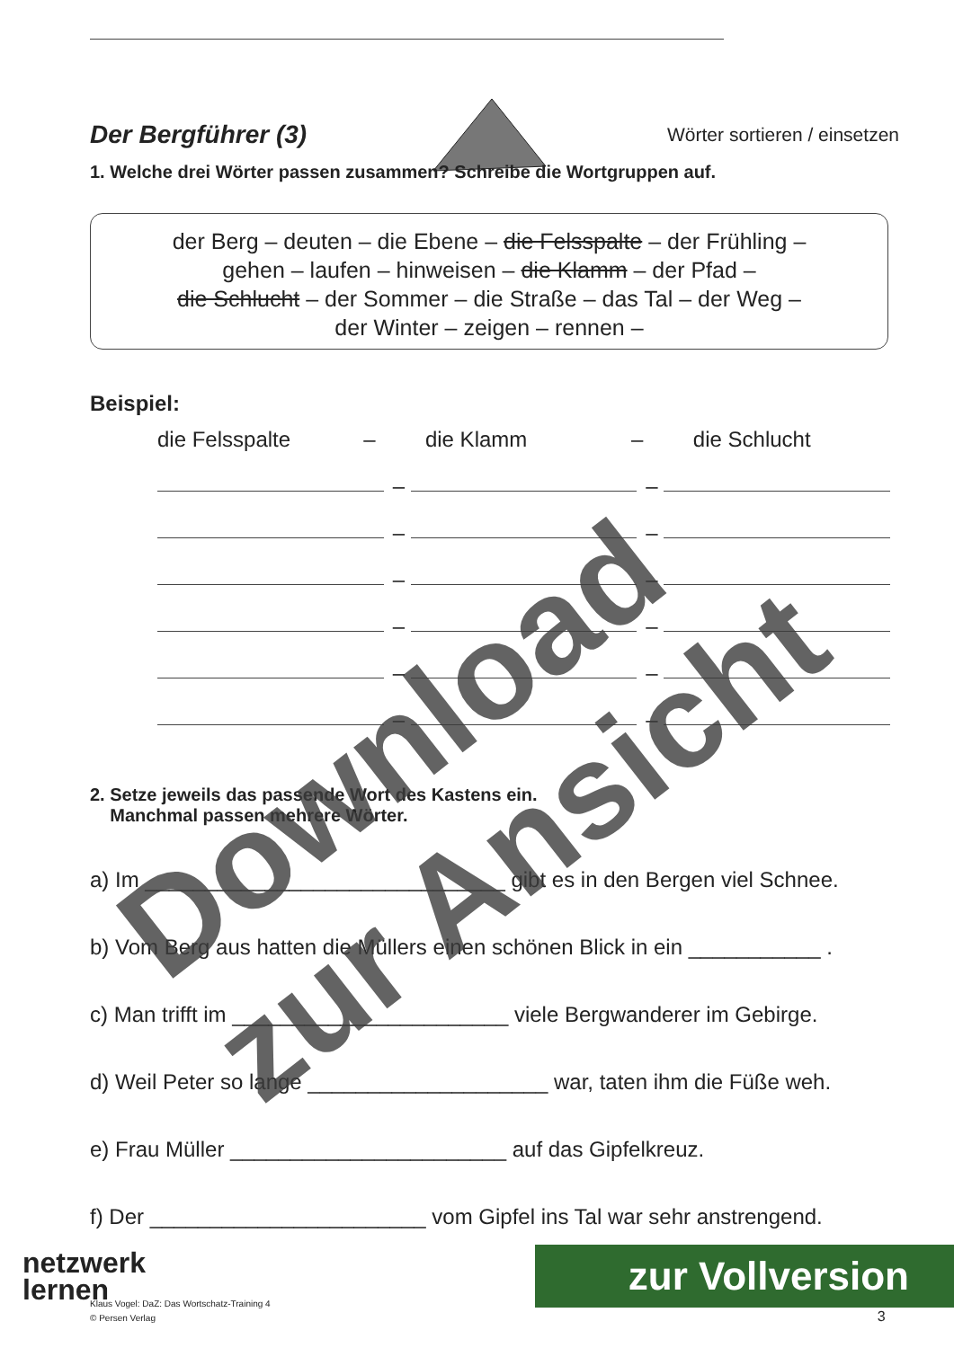Der Bergführer (3)
Wörter sortieren / einsetzen
1. Welche drei Wörter passen zusammen? Schreibe die Wortgruppen auf.
der Berg – deuten – die Ebene – die Felsspalte – der Frühling –
gehen – laufen – hinweisen – die Klamm – der Pfad –
die Schlucht – der Sommer – die Straße – das Tal – der Weg –
der Winter – zeigen – rennen –
Beispiel:
die Felsspalte – die Klamm – die Schlucht
–
–
–
–
–
–
–
–
–
–
–
–
2. Setze jeweils das passende Wort des Kastens ein.
Manchmal passen mehrere Wörter.
a) Im ______________________________ gibt es in den Bergen viel Schnee.
b) Vom Berg aus hatten die Müllers einen schönen Blick in ein ___________ .
c) Man trifft im _______________________ viele Bergwanderer im Gebirge.
d) Weil Peter so lange ____________________ war, taten ihm die Füße weh.
e) Frau Müller _______________________ auf das Gipfelkreuz.
f) Der _______________________ vom Gipfel ins Tal war sehr anstrengend.
Download
zur Ansicht
netzwerk
lernen
zur Vollversion
Klaus Vogel: DaZ: Das Wortschatz-Training 4
© Persen Verlag 3